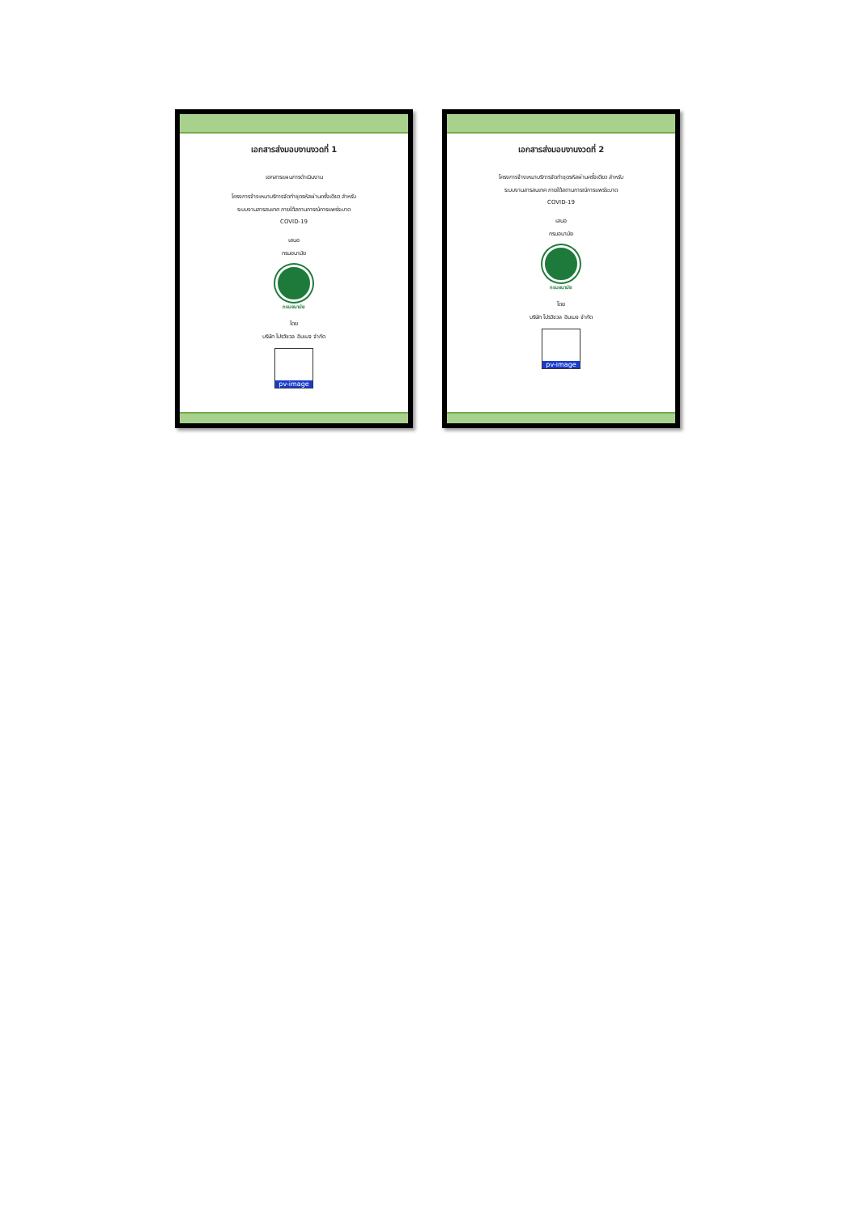เอกสารส่งมอบงานงวดที่ 1
เอกสารแผนการดำเนินงาน
โครงการจ้างเหมาบริการจัดทำชุดรหัสผ่านครั้งเดียว สำหรับ
ระบบงานสารสนเทศ ภายใต้สถานการณ์การแพร่ระบาด
COVID-19
เสนอ
กรมอนามัย
กรมอนามัย
โดย
บริษัท โปรวิชวล อิมเมจ จำกัด
pv-image
เอกสารส่งมอบงานงวดที่ 2
โครงการจ้างเหมาบริการจัดทำชุดรหัสผ่านครั้งเดียว สำหรับ
ระบบงานสารสนเทศ ภายใต้สถานการณ์การแพร่ระบาด
COVID-19
เสนอ
กรมอนามัย
กรมอนามัย
โดย
บริษัท โปรวิชวล อิมเมจ จำกัด
pv-image